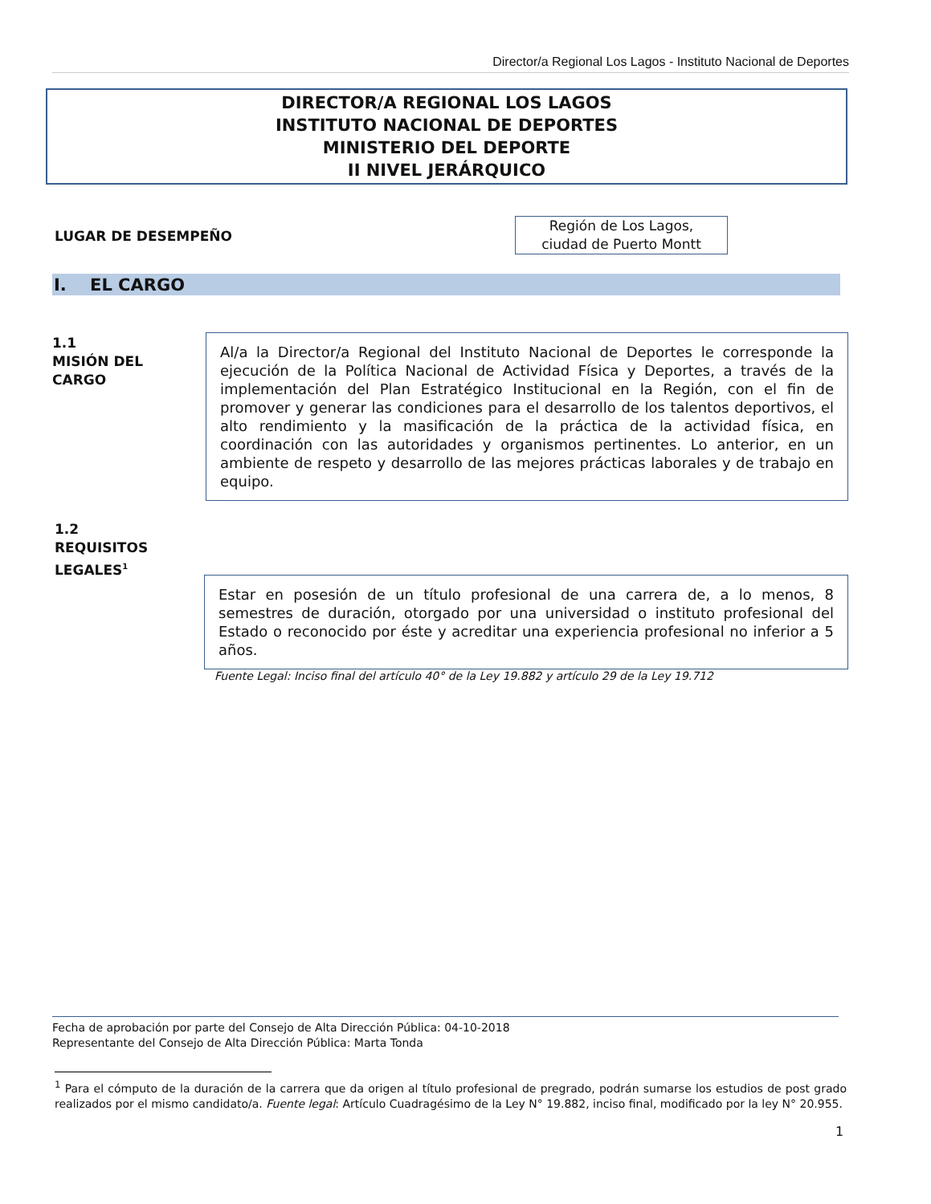Director/a Regional Los Lagos - Instituto Nacional de Deportes
DIRECTOR/A REGIONAL LOS LAGOS
INSTITUTO NACIONAL DE DEPORTES
MINISTERIO DEL DEPORTE
II NIVEL JERÁRQUICO
LUGAR DE DESEMPEÑO
Región de Los Lagos,
ciudad de Puerto Montt
I. EL CARGO
1.1
MISIÓN DEL
CARGO
Al/a la Director/a Regional del Instituto Nacional de Deportes le corresponde la ejecución de la Política Nacional de Actividad Física y Deportes, a través de la implementación del Plan Estratégico Institucional en la Región, con el fin de promover y generar las condiciones para el desarrollo de los talentos deportivos, el alto rendimiento y la masificación de la práctica de la actividad física, en coordinación con las autoridades y organismos pertinentes. Lo anterior, en un ambiente de respeto y desarrollo de las mejores prácticas laborales y de trabajo en equipo.
1.2
REQUISITOS
LEGALES<sup>1</sup>
Estar en posesión de un título profesional de una carrera de, a lo menos, 8 semestres de duración, otorgado por una universidad o instituto profesional del Estado o reconocido por éste y acreditar una experiencia profesional no inferior a 5 años.
Fuente Legal: Inciso final del artículo 40° de la Ley 19.882 y artículo 29 de la Ley 19.712
Fecha de aprobación por parte del Consejo de Alta Dirección Pública: 04-10-2018
Representante del Consejo de Alta Dirección Pública: Marta Tonda
<sup>1</sup> Para el cómputo de la duración de la carrera que da origen al título profesional de pregrado, podrán sumarse los estudios de post grado realizados por el mismo candidato/a. Fuente legal: Artículo Cuadragésimo de la Ley N° 19.882, inciso final, modificado por la ley N° 20.955.
1